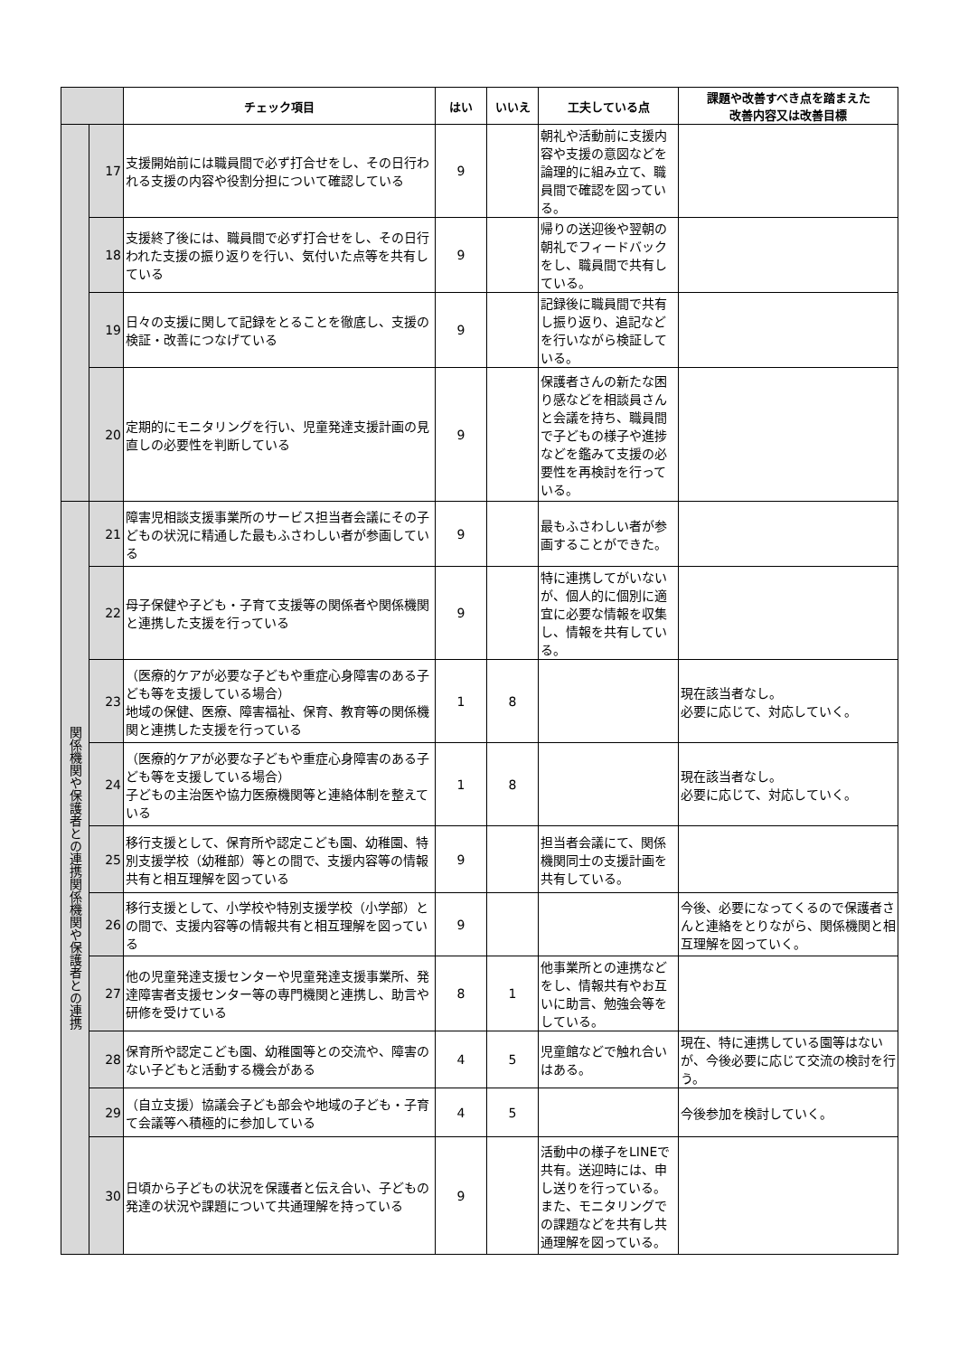| | | チェック項目 | はい | いいえ | 工夫している点 | 課題や改善すべき点を踏まえた 改善内容又は改善目標 |
| --- | --- | --- | --- | --- | --- | --- |
| | 17 | 支援開始前には職員間で必ず打合せをし、その日行われる支援の内容や役割分担について確認している | 9 | | 朝礼や活動前に支援内容や支援の意図などを論理的に組み立て、職員間で確認を図っている。 | |
| | 18 | 支援終了後には、職員間で必ず打合せをし、その日行われた支援の振り返りを行い、気付いた点等を共有している | 9 | | 帰りの送迎後や翌朝の朝礼でフィードバックをし、職員間で共有している。 | |
| | 19 | 日々の支援に関して記録をとることを徹底し、支援の検証・改善につなげている | 9 | | 記録後に職員間で共有し振り返り、追記などを行いながら検証している。 | |
| | 20 | 定期的にモニタリングを行い、児童発達支援計画の見直しの必要性を判断している | 9 | | 保護者さんの新たな困り感などを相談員さんと会議を持ち、職員間で子どもの様子や進捗などを鑑みて支援の必要性を再検討を行っている。 | |
| 関係機関や保護者との連携関係機関や保護者との連携 | 21 | 障害児相談支援事業所のサービス担当者会議にその子どもの状況に精通した最もふさわしい者が参画している | 9 | | 最もふさわしい者が参画することができた。 | |
| | 22 | 母子保健や子ども・子育て支援等の関係者や関係機関と連携した支援を行っている | 9 | | 特に連携してがいないが、個人的に個別に適宜に必要な情報を収集し、情報を共有している。 | |
| | 23 | （医療的ケアが必要な子どもや重症心身障害のある子ども等を支援している場合） 地域の保健、医療、障害福祉、保育、教育等の関係機関と連携した支援を行っている | 1 | 8 | | 現在該当者なし。 必要に応じて、対応していく。 |
| | 24 | （医療的ケアが必要な子どもや重症心身障害のある子ども等を支援している場合） 子どもの主治医や協力医療機関等と連絡体制を整えている | 1 | 8 | | 現在該当者なし。 必要に応じて、対応していく。 |
| | 25 | 移行支援として、保育所や認定こども園、幼稚園、特別支援学校（幼稚部）等との間で、支援内容等の情報共有と相互理解を図っている | 9 | | 担当者会議にて、関係機関同士の支援計画を共有している。 | |
| | 26 | 移行支援として、小学校や特別支援学校（小学部）との間で、支援内容等の情報共有と相互理解を図っている | 9 | | | 今後、必要になってくるので保護者さんと連絡をとりながら、関係機関と相互理解を図っていく。 |
| | 27 | 他の児童発達支援センターや児童発達支援事業所、発達障害者支援センター等の専門機関と連携し、助言や研修を受けている | 8 | 1 | 他事業所との連携などをし、情報共有やお互いに助言、勉強会等をしている。 | |
| | 28 | 保育所や認定こども園、幼稚園等との交流や、障害のない子どもと活動する機会がある | 4 | 5 | 児童館などで触れ合いはある。 | 現在、特に連携している園等はないが、今後必要に応じて交流の検討を行う。 |
| | 29 | （自立支援）協議会子ども部会や地域の子ども・子育て会議等へ積極的に参加している | 4 | 5 | | 今後参加を検討していく。 |
| | 30 | 日頃から子どもの状況を保護者と伝え合い、子どもの発達の状況や課題について共通理解を持っている | 9 | | 活動中の様子をLINEで共有。送迎時には、申し送りを行っている。また、モニタリングでの課題などを共有し共通理解を図っている。 | |